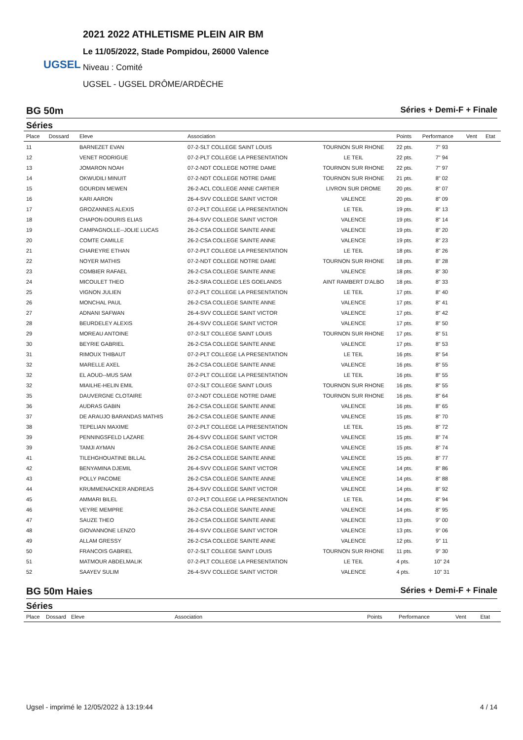UGSEL
2021 2022 ATHLETISME PLEIN AIR BM
Le 11/05/2022, Stade Pompidou, 26000 Valence
Niveau : Comité
UGSEL - UGSEL DRÔME/ARDÈCHE
BG 50m Séries + Demi-F + Finale
Séries
| Place | Dossard | Eleve | Association | | Points | Performance | Vent | Etat |
| --- | --- | --- | --- | --- | --- | --- | --- | --- |
| 11 | | BARNEZET EVAN | 07-2-SLT COLLEGE SAINT LOUIS | TOURNON SUR RHONE | 22 pts. | 7" 93 | | |
| 12 | | VENET RODRIGUE | 07-2-PLT COLLEGE LA PRESENTATION | LE TEIL | 22 pts. | 7" 94 | | |
| 13 | | JOMARON NOAH | 07-2-NDT COLLEGE NOTRE DAME | TOURNON SUR RHONE | 22 pts. | 7" 97 | | |
| 14 | | OKWUDILI MINUIT | 07-2-NDT COLLEGE NOTRE DAME | TOURNON SUR RHONE | 21 pts. | 8" 02 | | |
| 15 | | GOURDIN MEWEN | 26-2-ACL COLLEGE ANNE CARTIER | LIVRON SUR DROME | 20 pts. | 8" 07 | | |
| 16 | | KARI AARON | 26-4-SVV COLLEGE SAINT VICTOR | VALENCE | 20 pts. | 8" 09 | | |
| 17 | | GROZANNES ALEXIS | 07-2-PLT COLLEGE LA PRESENTATION | LE TEIL | 19 pts. | 8" 13 | | |
| 18 | | CHAPON-DOURIS ELIAS | 26-4-SVV COLLEGE SAINT VICTOR | VALENCE | 19 pts. | 8" 14 | | |
| 19 | | CAMPAGNOLLE--JOLIE LUCAS | 26-2-CSA COLLEGE SAINTE ANNE | VALENCE | 19 pts. | 8" 20 | | |
| 20 | | COMTE CAMILLE | 26-2-CSA COLLEGE SAINTE ANNE | VALENCE | 19 pts. | 8" 23 | | |
| 21 | | CHAREYRE ETHAN | 07-2-PLT COLLEGE LA PRESENTATION | LE TEIL | 18 pts. | 8" 26 | | |
| 22 | | NOYER MATHIS | 07-2-NDT COLLEGE NOTRE DAME | TOURNON SUR RHONE | 18 pts. | 8" 28 | | |
| 23 | | COMBIER RAFAEL | 26-2-CSA COLLEGE SAINTE ANNE | VALENCE | 18 pts. | 8" 30 | | |
| 24 | | MICOULET THEO | 26-2-SRA COLLEGE LES GOELANDS | AINT RAMBERT D'ALBO | 18 pts. | 8" 33 | | |
| 25 | | VIGNON JULIEN | 07-2-PLT COLLEGE LA PRESENTATION | LE TEIL | 17 pts. | 8" 40 | | |
| 26 | | MONCHAL PAUL | 26-2-CSA COLLEGE SAINTE ANNE | VALENCE | 17 pts. | 8" 41 | | |
| 27 | | ADNANI SAFWAN | 26-4-SVV COLLEGE SAINT VICTOR | VALENCE | 17 pts. | 8" 42 | | |
| 28 | | BEURDELEY ALEXIS | 26-4-SVV COLLEGE SAINT VICTOR | VALENCE | 17 pts. | 8" 50 | | |
| 29 | | MOREAU ANTOINE | 07-2-SLT COLLEGE SAINT LOUIS | TOURNON SUR RHONE | 17 pts. | 8" 51 | | |
| 30 | | BEYRIE GABRIEL | 26-2-CSA COLLEGE SAINTE ANNE | VALENCE | 17 pts. | 8" 53 | | |
| 31 | | RIMOUX THIBAUT | 07-2-PLT COLLEGE LA PRESENTATION | LE TEIL | 16 pts. | 8" 54 | | |
| 32 | | MARELLE AXEL | 26-2-CSA COLLEGE SAINTE ANNE | VALENCE | 16 pts. | 8" 55 | | |
| 32 | | EL AOUD--MUS SAM | 07-2-PLT COLLEGE LA PRESENTATION | LE TEIL | 16 pts. | 8" 55 | | |
| 32 | | MIAILHE-HELIN EMIL | 07-2-SLT COLLEGE SAINT LOUIS | TOURNON SUR RHONE | 16 pts. | 8" 55 | | |
| 35 | | DAUVERGNE CLOTAIRE | 07-2-NDT COLLEGE NOTRE DAME | TOURNON SUR RHONE | 16 pts. | 8" 64 | | |
| 36 | | AUDRAS GABIN | 26-2-CSA COLLEGE SAINTE ANNE | VALENCE | 16 pts. | 8" 65 | | |
| 37 | | DE ARAUJO BARANDAS MATHIS | 26-2-CSA COLLEGE SAINTE ANNE | VALENCE | 15 pts. | 8" 70 | | |
| 38 | | TEPELIAN MAXIME | 07-2-PLT COLLEGE LA PRESENTATION | LE TEIL | 15 pts. | 8" 72 | | |
| 39 | | PENNINGSFELD LAZARE | 26-4-SVV COLLEGE SAINT VICTOR | VALENCE | 15 pts. | 8" 74 | | |
| 39 | | TAMJI AYMAN | 26-2-CSA COLLEGE SAINTE ANNE | VALENCE | 15 pts. | 8" 74 | | |
| 41 | | TILEHGHOUATINE BILLAL | 26-2-CSA COLLEGE SAINTE ANNE | VALENCE | 15 pts. | 8" 77 | | |
| 42 | | BENYAMINA DJEMIL | 26-4-SVV COLLEGE SAINT VICTOR | VALENCE | 14 pts. | 8" 86 | | |
| 43 | | POLLY PACOME | 26-2-CSA COLLEGE SAINTE ANNE | VALENCE | 14 pts. | 8" 88 | | |
| 44 | | KRUMMENACKER ANDREAS | 26-4-SVV COLLEGE SAINT VICTOR | VALENCE | 14 pts. | 8" 92 | | |
| 45 | | AMMARI BILEL | 07-2-PLT COLLEGE LA PRESENTATION | LE TEIL | 14 pts. | 8" 94 | | |
| 46 | | VEYRE MEMPRE | 26-2-CSA COLLEGE SAINTE ANNE | VALENCE | 14 pts. | 8" 95 | | |
| 47 | | SAUZE THEO | 26-2-CSA COLLEGE SAINTE ANNE | VALENCE | 13 pts. | 9" 00 | | |
| 48 | | GIOVANNONE LENZO | 26-4-SVV COLLEGE SAINT VICTOR | VALENCE | 13 pts. | 9" 06 | | |
| 49 | | ALLAM GRESSY | 26-2-CSA COLLEGE SAINTE ANNE | VALENCE | 12 pts. | 9" 11 | | |
| 50 | | FRANCOIS GABRIEL | 07-2-SLT COLLEGE SAINT LOUIS | TOURNON SUR RHONE | 11 pts. | 9" 30 | | |
| 51 | | MATMOUR ABDELMALIK | 07-2-PLT COLLEGE LA PRESENTATION | LE TEIL | 4 pts. | 10" 24 | | |
| 52 | | SAAYEV SULIM | 26-4-SVV COLLEGE SAINT VICTOR | VALENCE | 4 pts. | 10" 31 | | |
BG 50m Haies Séries + Demi-F + Finale
Séries
| Place | Dossard | Eleve | Association | | Points | Performance | Vent | Etat |
| --- | --- | --- | --- | --- | --- | --- | --- | --- |
Ugsel - imprimé le 12/05/2022 à 13:19:44 4 / 14